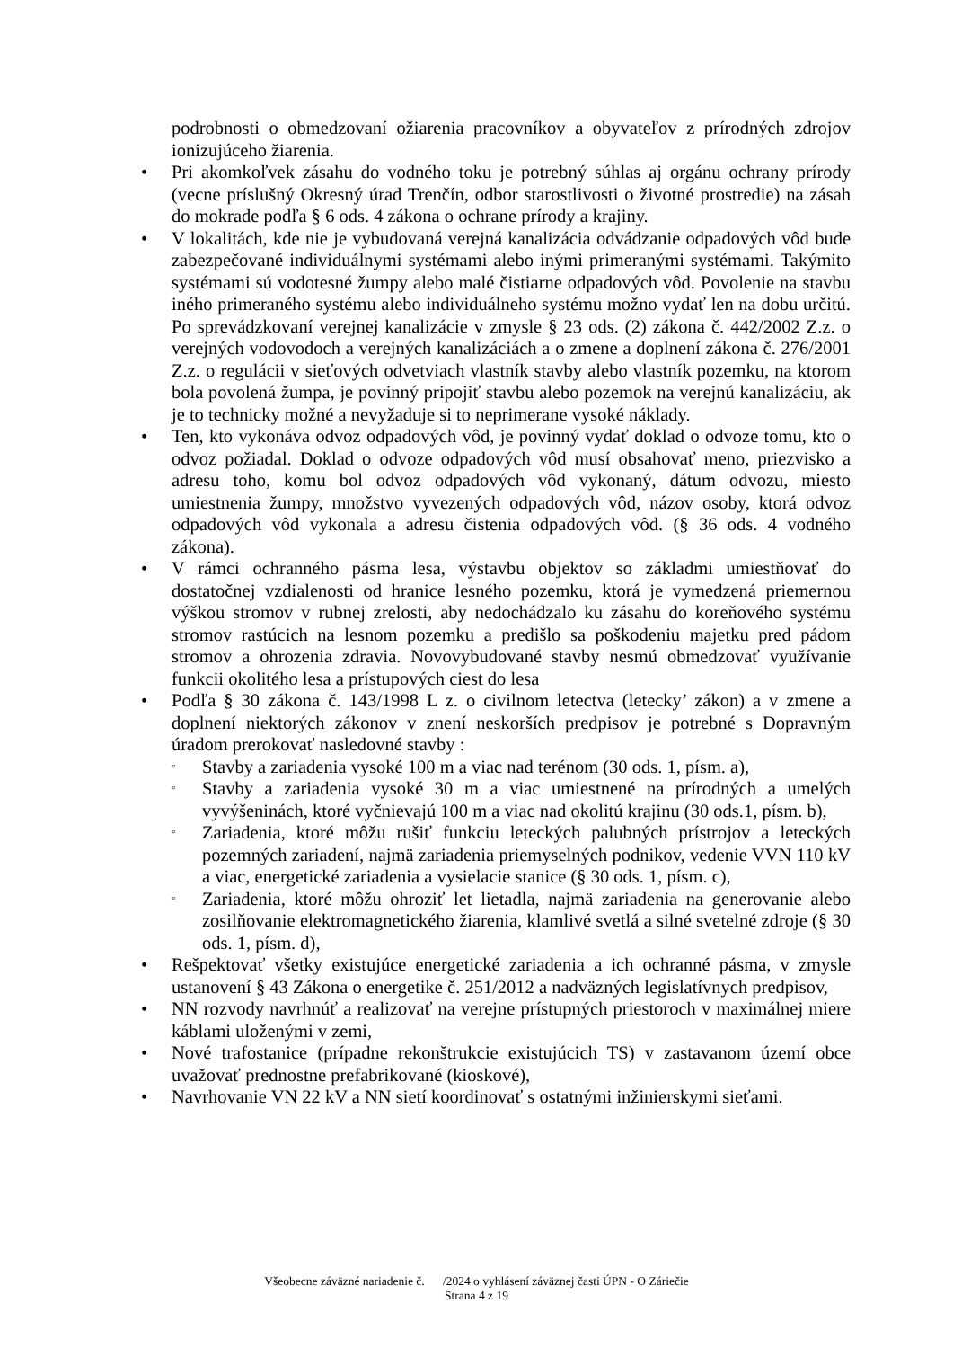podrobnosti o obmedzovaní ožiarenia pracovníkov a obyvateľov z prírodných zdrojov ionizujúceho žiarenia.
• Pri akomkoľvek zásahu do vodného toku je potrebný súhlas aj orgánu ochrany prírody (vecne príslušný Okresný úrad Trenčín, odbor starostlivosti o životné prostredie) na zásah do mokrade podľa § 6 ods. 4 zákona o ochrane prírody a krajiny.
• V lokalitách, kde nie je vybudovaná verejná kanalizácia odvádzanie odpadových vôd bude zabezpečované individuálnymi systémami alebo inými primeranými systémami. Takýmito systémami sú vodotesné žumpy alebo malé čistiarne odpadových vôd. Povolenie na stavbu iného primeraného systému alebo individuálneho systému možno vydať len na dobu určitú. Po sprevádzkovaní verejnej kanalizácie v zmysle § 23 ods. (2) zákona č. 442/2002 Z.z. o verejných vodovodoch a verejných kanalizáciách a o zmene a doplnení zákona č. 276/2001 Z.z. o regulácii v sieťových odvetviach vlastník stavby alebo vlastník pozemku, na ktorom bola povolená žumpa, je povinný pripojiť stavbu alebo pozemok na verejnú kanalizáciu, ak je to technicky možné a nevyžaduje si to neprimerane vysoké náklady.
• Ten, kto vykonáva odvoz odpadových vôd, je povinný vydať doklad o odvoze tomu, kto o odvoz požiadal. Doklad o odvoze odpadových vôd musí obsahovať meno, priezvisko a adresu toho, komu bol odvoz odpadových vôd vykonaný, dátum odvozu, miesto umiestnenia žumpy, množstvo vyvezených odpadových vôd, názov osoby, ktorá odvoz odpadových vôd vykonala a adresu čistenia odpadových vôd. (§ 36 ods. 4 vodného zákona).
• V rámci ochranného pásma lesa, výstavbu objektov so základmi umiestňovať do dostatočnej vzdialenosti od hranice lesného pozemku, ktorá je vymedzená priemernou výškou stromov v rubnej zrelosti, aby nedochádzalo ku zásahu do koreňového systému stromov rastúcich na lesnom pozemku a predišlo sa poškodeniu majetku pred pádom stromov a ohrozenia zdravia. Novovybudované stavby nesmú obmedzovať využívanie funkcii okolitého lesa a prístupových ciest do lesa
• Podľa § 30 zákona č. 143/1998 L z. o civilnom letectva (letecky’ zákon) a v zmene a doplnení niektorých zákonov v znení neskorších predpisov je potrebné s Dopravným úradom prerokovať nasledovné stavby :
◦ Stavby a zariadenia vysoké 100 m a viac nad terénom (30 ods. 1, písm. a),
◦ Stavby a zariadenia vysoké 30 m a viac umiestnené na prírodných a umelých vyvýšeninách, ktoré vyčnievajú 100 m a viac nad okolitú krajinu (30 ods.1, písm. b),
◦ Zariadenia, ktoré môžu rušiť funkciu leteckých palubných prístrojov a leteckých pozemných zariadení, najmä zariadenia priemyselných podnikov, vedenie VVN 110 kV a viac, energetické zariadenia a vysielacie stanice (§ 30 ods. 1, písm. c),
◦ Zariadenia, ktoré môžu ohroziť let lietadla, najmä zariadenia na generovanie alebo zosilňovanie elektromagnetického žiarenia, klamlivé svetlá a silné svetelné zdroje (§ 30 ods. 1, písm. d),
• Rešpektovať všetky existujúce energetické zariadenia a ich ochranné pásma, v zmysle ustanovení § 43 Zákona o energetike č. 251/2012 a nadväzných legislatívnych predpisov,
• NN rozvody navrhnúť a realizovať na verejne prístupných priestoroch v maximálnej miere káblami uloženými v zemi,
• Nové trafostanice (prípadne rekonštrukcie existujúcich TS) v zastavanom území obce uvažovať prednostne prefabrikované (kioskové),
• Navrhovanie VN 22 kV a NN sietí koordinovať s ostatnými inžinierskymi sieťami.
Všeobecne záväzné nariadenie č. /2024 o vyhlásení záväznej časti ÚPN - O Záriečie
Strana 4 z 19